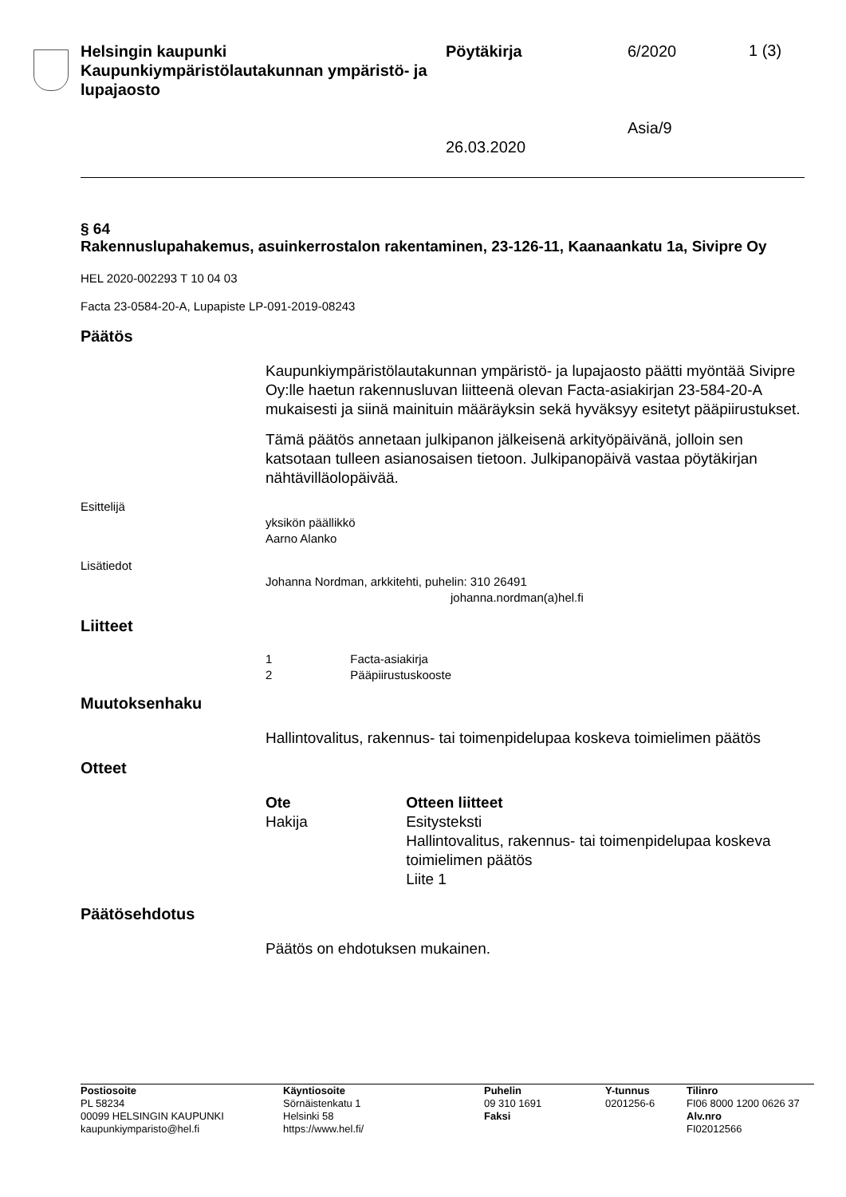Helsingin kaupunki
Kaupunkiympäristölautakunnan ympäristö- ja lupajaosto
Pöytäkirja
26.03.2020
6/2020
Asia/9
1 (3)
§ 64
Rakennuslupahakemus, asuinkerrostalon rakentaminen, 23-126-11, Kaanaankatu 1a, Sivipre Oy
HEL 2020-002293 T 10 04 03
Facta 23-0584-20-A, Lupapiste LP-091-2019-08243
Päätös
Kaupunkiympäristölautakunnan ympäristö- ja lupajaosto päätti myöntää Sivipre Oy:lle haetun rakennusluvan liitteenä olevan Facta-asiakirjan 23-584-20-A mukaisesti ja siinä mainituin määräyksin sekä hyväksyy esitetyt pääpiirustukset.
Tämä päätös annetaan julkipanon jälkeisenä arkityöpäivänä, jolloin sen katsotaan tulleen asianosaisen tietoon. Julkipanopäivä vastaa pöytäkirjan nähtävilläolopäivää.
Esittelijä
yksikön päällikkö
Aarno Alanko
Lisätiedot
Johanna Nordman, arkkitehti, puhelin: 310 26491
johanna.nordman(a)hel.fi
Liitteet
1 Facta-asiakirja
2 Pääpiirustuskooste
Muutoksenhaku
Hallintovalitus, rakennus- tai toimenpidelupaa koskeva toimielimen päätös
Otteet
Ote
Hakija
Otteen liitteet
Esitysteksti
Hallintovalitus, rakennus- tai toimenpidelupaa koskeva toimielimen päätös
Liite 1
Päätösehdotus
Päätös on ehdotuksen mukainen.
Postiosoite
PL 58234
00099 HELSINGIN KAUPUNKI
kaupunkiymparisto@hel.fi
Käyntiosoite
Sörnäistenkatu 1
Helsinki 58
https://www.hel.fi/
Puhelin
09 310 1691
Faksi
Y-tunnus
0201256-6
Tilinro
FI06 8000 1200 0626 37
Alv.nro
FI02012566